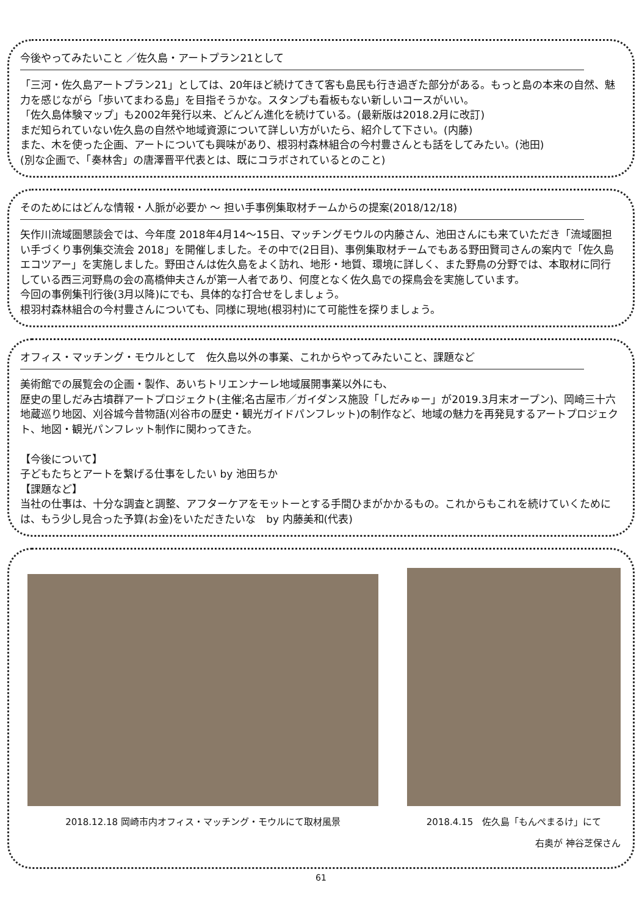今後やってみたいこと ／佐久島・アートプラン21として
「三河・佐久島アートプラン21」としては、20年ほど続けてきて客も島民も行き過ぎた部分がある。もっと島の本来の自然、魅力を感じながら「歩いてまわる島」を目指そうかな。スタンプも看板もない新しいコースがいい。
「佐久島体験マップ」も2002年発行以来、どんどん進化を続けている。(最新版は2018.2月に改訂)
まだ知られていない佐久島の自然や地域資源について詳しい方がいたら、紹介して下さい。(内藤)
また、木を使った企画、アートについても興味があり、根羽村森林組合の今村豊さんとも話をしてみたい。(池田)
(別な企画で、「奏林舎」の唐澤晋平代表とは、既にコラボされているとのこと)
そのためにはどんな情報・人脈が必要か ～ 担い手事例集取材チームからの提案(2018/12/18)
矢作川流域圏懇談会では、今年度 2018年4月14～15日、マッチングモウルの内藤さん、池田さんにも来ていただき「流域圏担い手づくり事例集交流会 2018」を開催しました。その中で(2日目)、事例集取材チームでもある野田賢司さんの案内で「佐久島エコツアー」を実施しました。野田さんは佐久島をよく訪れ、地形・地質、環境に詳しく、また野鳥の分野では、本取材に同行している西三河野鳥の会の高橋伸夫さんが第一人者であり、何度となく佐久島での探鳥会を実施しています。
今回の事例集刊行後(3月以降)にでも、具体的な打合せをしましょう。
根羽村森林組合の今村豊さんについても、同様に現地(根羽村)にて可能性を探りましょう。
オフィス・マッチング・モウルとして　佐久島以外の事業、これからやってみたいこと、課題など
美術館での展覧会の企画・製作、あいちトリエンナーレ地域展開事業以外にも、
歴史の里しだみ古墳群アートプロジェクト(主催;名古屋市／ガイダンス施設「しだみゅー」が2019.3月末オープン)、岡崎三十六地蔵巡り地図、刈谷城今昔物語(刈谷市の歴史・観光ガイドパンフレット)の制作など、地域の魅力を再発見するアートプロジェクト、地図・観光パンフレット制作に関わってきた。
【今後について】
子どもたちとアートを繋げる仕事をしたい by 池田ちか
【課題など】
当社の仕事は、十分な調査と調整、アフターケアをモットーとする手間ひまがかかるもの。これからもこれを続けていくためには、もう少し見合った予算(お金)をいただきたいな　by 内藤美和(代表)
2018.12.18 岡崎市内オフィス・マッチング・モウルにて取材風景
2018.4.15　佐久島「もんぺまるけ」にて
右奥が 神谷芝保さん
61